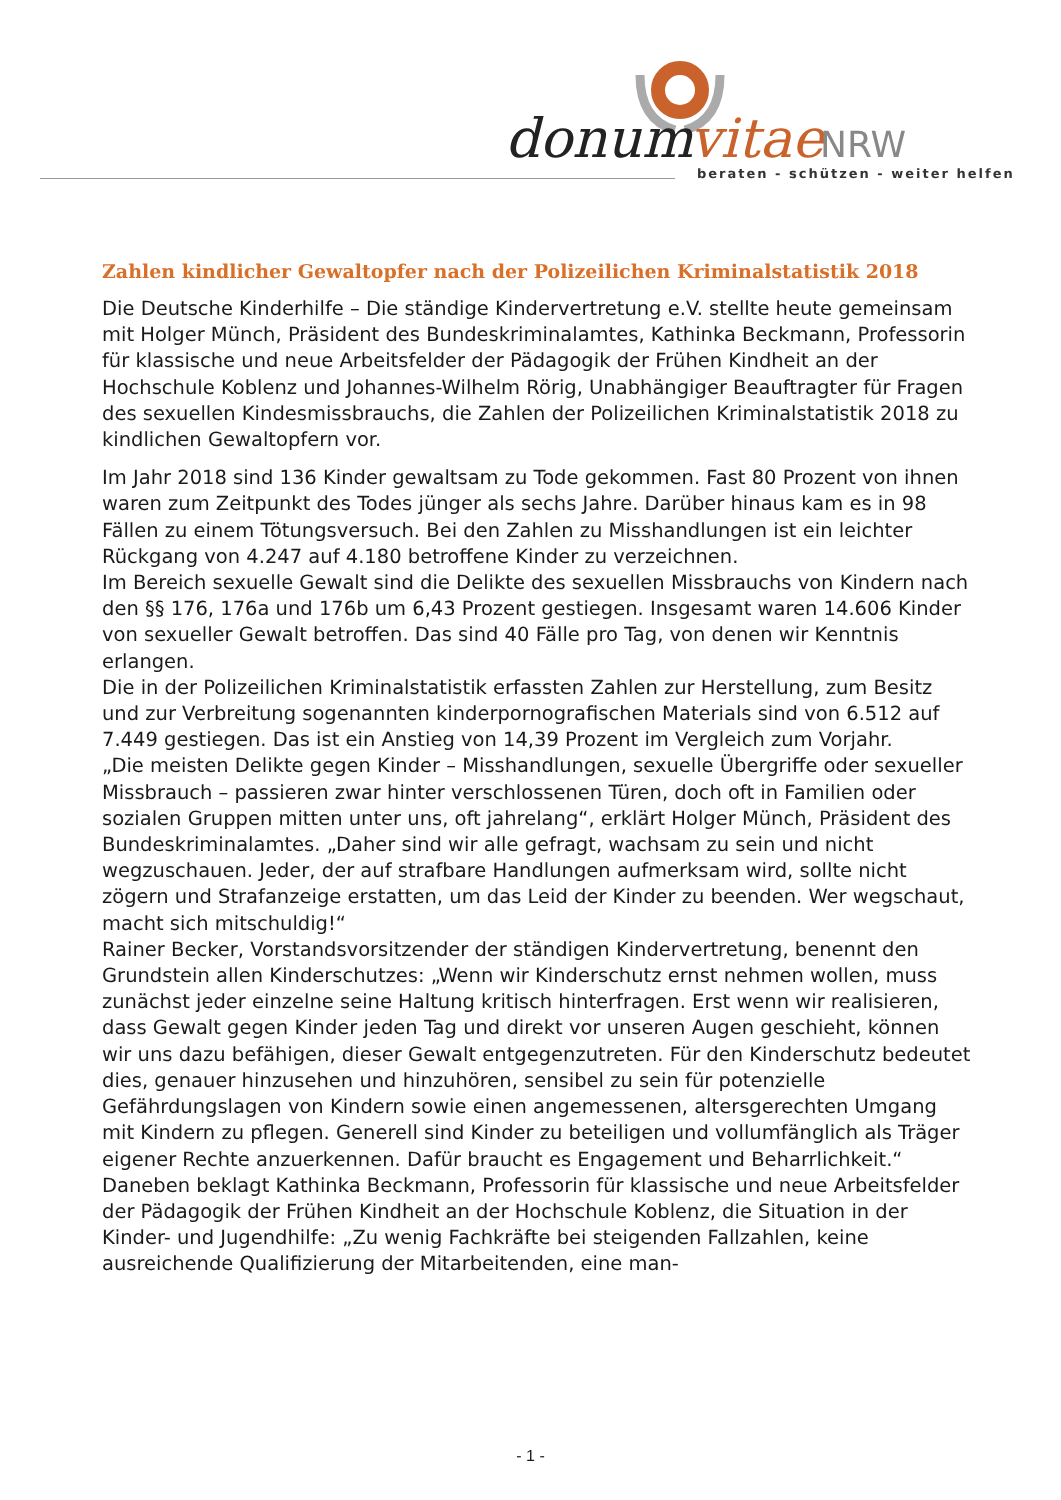donum
vitae
NRW
beraten - schützen - weiter helfen
Zahlen kindlicher Gewaltopfer nach der Polizeilichen Kriminalstatistik 2018
Die Deutsche Kinderhilfe – Die ständige Kindervertretung e.V. stellte heute gemeinsam mit Holger Münch, Präsident des Bundeskriminalamtes, Kathinka Beckmann, Professorin für klassische und neue Arbeitsfelder der Pädagogik der Frühen Kindheit an der Hochschule Koblenz und Johannes-Wilhelm Rörig, Unabhängiger Beauftragter für Fragen des sexuellen Kindesmissbrauchs, die Zahlen der Polizeilichen Kriminalstatistik 2018 zu kindlichen Gewaltopfern vor.
Im Jahr 2018 sind 136 Kinder gewaltsam zu Tode gekommen. Fast 80 Prozent von ihnen waren zum Zeitpunkt des Todes jünger als sechs Jahre. Darüber hinaus kam es in 98 Fällen zu einem Tötungsversuch. Bei den Zahlen zu Misshandlungen ist ein leichter Rückgang von 4.247 auf 4.180 betroffene Kinder zu verzeichnen.
Im Bereich sexuelle Gewalt sind die Delikte des sexuellen Missbrauchs von Kindern nach den §§ 176, 176a und 176b um 6,43 Prozent gestiegen. Insgesamt waren 14.606 Kinder von sexueller Gewalt betroffen. Das sind 40 Fälle pro Tag, von denen wir Kenntnis erlangen.
Die in der Polizeilichen Kriminalstatistik erfassten Zahlen zur Herstellung, zum Besitz und zur Verbreitung sogenannten kinderpornografischen Materials sind von 6.512 auf 7.449 gestiegen. Das ist ein Anstieg von 14,39 Prozent im Vergleich zum Vorjahr.
„Die meisten Delikte gegen Kinder – Misshandlungen, sexuelle Übergriffe oder sexueller Missbrauch – passieren zwar hinter verschlossenen Türen, doch oft in Familien oder sozialen Gruppen mitten unter uns, oft jahrelang“, erklärt Holger Münch, Präsident des Bundeskriminalamtes. „Daher sind wir alle gefragt, wachsam zu sein und nicht wegzuschauen. Jeder, der auf strafbare Handlungen aufmerksam wird, sollte nicht zögern und Strafanzeige erstatten, um das Leid der Kinder zu beenden. Wer wegschaut, macht sich mitschuldig!“
Rainer Becker, Vorstandsvorsitzender der ständigen Kindervertretung, benennt den Grundstein allen Kinderschutzes: „Wenn wir Kinderschutz ernst nehmen wollen, muss zunächst jeder einzelne seine Haltung kritisch hinterfragen. Erst wenn wir realisieren, dass Gewalt gegen Kinder jeden Tag und direkt vor unseren Augen geschieht, können wir uns dazu befähigen, dieser Gewalt entgegenzutreten. Für den Kinderschutz bedeutet dies, genauer hinzusehen und hinzuhören, sensibel zu sein für potenzielle Gefährdungslagen von Kindern sowie einen angemessenen, altersgerechten Umgang mit Kindern zu pflegen. Generell sind Kinder zu beteiligen und vollumfänglich als Träger eigener Rechte anzuerkennen. Dafür braucht es Engagement und Beharrlichkeit.“
Daneben beklagt Kathinka Beckmann, Professorin für klassische und neue Arbeitsfelder der Pädagogik der Frühen Kindheit an der Hochschule Koblenz, die Situation in der Kinder- und Jugendhilfe: „Zu wenig Fachkräfte bei steigenden Fallzahlen, keine ausreichende Qualifizierung der Mitarbeitenden, eine man-
- 1 -